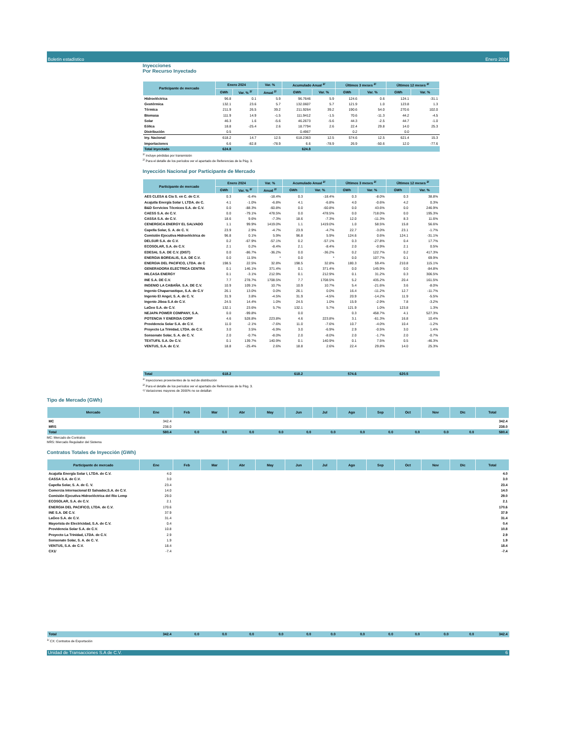Boletín estadístico Enero 2024
Unidad de Transacciones S.A de C.V. 6
Inyecciones
Por Recurso Inyectado
| Participante de mercado | Enero 2024 | | Var. % | Acumulado Anual <sup>2/</sup> | | Últimos 3 meses <sup>2/</sup> | | Últimos 12 meses <sup>2/</sup> | |
| --- | --- | --- | --- | --- | --- | --- | --- | --- | --- |
| | GWh | Var. % <sup>2/</sup> | Anual <sup>2/</sup> | GWh | Var. % | GWh | Var. % | GWh | Var. % |
| Hidroeléctrica | 96.8 | 0.1 | 5.9 | 96.7646 | 5.9 | 124.6 | 0.6 | 124.1 | -31.1 |
| Geotérmica | 132.1 | 23.6 | 5.7 | 132.0607 | 5.7 | 121.9 | 1.0 | 123.8 | 1.3 |
| Térmica | 211.9 | 26.5 | 39.2 | 211.9264 | 39.2 | 190.6 | 54.0 | 270.6 | 102.0 |
| Biomasa | 111.9 | 14.9 | -1.5 | 111.9412 | -1.5 | 70.6 | -11.3 | 44.2 | -4.5 |
| Solar | 46.3 | 1.6 | -5.6 | 46.2673 | -5.6 | 44.3 | -2.5 | 44.7 | -1.0 |
| Eólica | 18.8 | -25.4 | 2.6 | 18.7794 | 2.6 | 22.4 | 29.8 | 14.0 | 25.3 |
| Distribución | 0.5 | | | 0.4967 | | 0.2 | | 0.0 | |
| Iny. Nacional | 618.2 | 14.7 | 12.5 | 618.2363 | 12.5 | 574.6 | 12.5 | 621.4 | 15.3 |
| Importaciones | 6.6 | -82.8 | -78.9 | 6.6 | -78.9 | 26.9 | -50.6 | 12.0 | -77.6 |
| Total inyectado | 624.8 | | | 624.8 | | | | | |
<sup>1/</sup> Incluye pérdidas por transmisión
<sup>2/</sup> Para el detalle de los períodos ver el apartado de Referencias de la Pág. 3.
Inyección Nacional por Participante de Mercado
| Participante de mercado | Enero 2024 | | Var. % | Acumulado Anual <sup>2/</sup> | | Últimos 3 meses <sup>2/</sup> | | Últimos 12 meses <sup>2/</sup> | |
| --- | --- | --- | --- | --- | --- | --- | --- | --- | --- |
| | GWh | Var. % <sup>2/</sup> | Anual <sup>2/</sup> | GWh | Var. % | GWh | Var. % | GWh | Var. % |
| AES CLESA & Cia S. en C. de C.V. | 0.3 | -6.4% | -18.4% | 0.3 | -18.4% | 0.3 | -8.0% | 0.3 | 38.8% |
| Acajutla Energía Solar I, LTDA. de C. | 4.1 | -1.0% | -6.8% | 4.1 | -6.8% | 4.0 | -0.6% | 4.2 | 0.3% |
| B&D Servicios Técnicos S.A. de C.V. | 0.0 | -88.3% | -60.8% | 0.0 | -60.8% | 0.0 | 43.6% | 0.0 | 246.9% |
| CAESS S.A. de C.V. | 0.0 | -79.1% | 478.5% | 0.0 | 478.5% | 0.0 | 718.0% | 0.0 | 195.3% |
| CASSA S.A. de C.V. | 18.6 | 9.6% | -7.3% | 18.6 | -7.3% | 12.0 | -11.3% | 8.3 | 11.6% |
| CENERGICA ENERGY EL SALVADO | 1.1 | 99.9% | 1419.0% | 1.1 | 1419.0% | 1.0 | 58.5% | 15.8 | 56.6% |
| Capella Solar, S. A. de C. V. | 23.9 | 2.9% | -4.7% | 23.9 | -4.7% | 22.7 | -3.0% | 23.1 | -1.7% |
| Comisión Ejecutiva Hidroeléctrica de | 96.8 | 0.1% | 5.9% | 96.8 | 5.9% | 124.6 | 0.6% | 124.1 | -31.1% |
| DELSUR S.A. de C.V. | 0.2 | -67.9% | -57.1% | 0.2 | -57.1% | 0.3 | -27.8% | 0.4 | 17.7% |
| ECOSOLAR, S.A. de C.V. | 2.1 | 0.2% | -8.4% | 2.1 | -8.4% | 2.0 | -0.9% | 2.1 | 0.5% |
| EDESAL S.A. DE C.V. (DIST) | 0.0 | -86.7% | -36.2% | 0.0 | -36.2% | 0.2 | 122.7% | 0.2 | 417.3% |
| ENERGIA BOREALIS, S.A. DE C.V. | 0.0 | 11.5% | * | 0.0 | * | 0.0 | 107.7% | 0.1 | 69.9% |
| ENERGIA DEL PACIFICO, LTDA. de C | 198.5 | 22.5% | 32.8% | 198.5 | 32.8% | 180.3 | 59.4% | 210.8 | 115.1% |
| GENERADORA ELECTRICA CENTRA | 0.1 | 146.1% | 371.4% | 0.1 | 371.4% | 0.0 | 145.9% | 0.0 | -84.8% |
| HILCASA ENERGY | 0.1 | -3.1% | 212.9% | 0.1 | 212.9% | 0.1 | 31.2% | 0.3 | 306.5% |
| INE S.A. DE C.V. | 7.7 | 278.7% | 1708.5% | 7.7 | 1708.5% | 5.2 | 435.2% | 20.4 | 161.5% |
| INGENIO LA CABAÑA. S.A. DE C.V. | 10.9 | 109.1% | 10.7% | 10.9 | 10.7% | 5.4 | -21.6% | 3.6 | -8.0% |
| Ingenio Chaparrastique, S.A. de C.V | 26.1 | 13.0% | 0.0% | 26.1 | 0.0% | 16.4 | -11.2% | 12.7 | -11.7% |
| Ingenio El Angel, S. A. de C. V. | 31.9 | 3.8% | -4.5% | 31.9 | -4.5% | 20.9 | -14.2% | 11.9 | -5.5% |
| Ingenio Jiboa S.A de C.V. | 24.5 | 14.4% | 1.0% | 24.5 | 1.0% | 15.9 | -2.9% | 7.8 | -3.2% |
| LaGeo S.A. de C.V. | 132.1 | 23.6% | 5.7% | 132.1 | 5.7% | 121.9 | 1.0% | 123.8 | 1.3% |
| NEJAPA POWER COMPANY, S.A. | 0.0 | -99.8% | | 0.0 | | 0.3 | 458.7% | 4.1 | 527.3% |
| POTENCIA Y ENERGIA CORP | 4.6 | 528.8% | 223.8% | 4.6 | 223.8% | 3.1 | -61.3% | 16.8 | 10.4% |
| Providencia Solar S.A. de C.V. | 11.0 | -2.1% | -7.6% | 11.0 | -7.6% | 10.7 | -4.0% | 10.4 | -1.2% |
| Proyecto La Trinidad, LTDA. de C.V. | 3.0 | 3.5% | -6.9% | 3.0 | -6.9% | 2.9 | -0.5% | 3.0 | 1.4% |
| Sonsonate Solar, S. A. de C. V. | 2.0 | -0.7% | -8.0% | 2.0 | -8.0% | 2.0 | -1.7% | 2.0 | -0.7% |
| TEXTUFIL S.A. De C.V. | 0.1 | 139.7% | 140.9% | 0.1 | 140.9% | 0.1 | 7.5% | 0.5 | -46.3% |
| VENTUS, S.A. de C.V. | 18.8 | -25.4% | 2.6% | 18.8 | 2.6% | 22.4 | 29.8% | 14.0 | 25.3% |
| Total | 618.2 | | | 618.2 | | 574.6 | | 620.5 | |
<sup>1/</sup> Inyecciones provenientes de la red de distribución
<sup>2/</sup> Para el detalle de los períodos ver el apartado de Referencias de la Pág. 3.
*/ Variaciones mayores de 2000% no se detallan
Tipo de Mercado (GWh)
| Mercado | Ene | Feb | Mar | Abr | May | Jun | Jul | Ago | Sep | Oct | Nov | Dic | Total |
| --- | --- | --- | --- | --- | --- | --- | --- | --- | --- | --- | --- | --- | --- |
| MC | 342.4 | | | | | | | | | | | | 342.4 |
| MRS | 238.0 | | | | | | | | | | | | 238.0 |
| Total | 580.4 | 0.0 | 0.0 | 0.0 | 0.0 | 0.0 | 0.0 | 0.0 | 0.0 | 0.0 | 0.0 | 0.0 | 580.4 |
MC: Mercado de Contratos
MRS: Mercado Regulador del Sistema
Contratos Totales de Inyección (GWh)
| Participante de mercado | Ene | Feb | Mar | Abr | May | Jun | Jul | Ago | Sep | Oct | Nov | Dic | Total |
| --- | --- | --- | --- | --- | --- | --- | --- | --- | --- | --- | --- | --- | --- |
| Acajutla Energía Solar I, LTDA. de C.V. | 4.0 | | | | | | | | | | | | 4.0 |
| CASSA S.A. de C.V. | 3.0 | | | | | | | | | | | | 3.0 |
| Capella Solar, S. A. de C. V. | 23.4 | | | | | | | | | | | | 23.4 |
| Comercia Internacional El Salvador,S.A. de C.V. | 14.0 | | | | | | | | | | | | 14.0 |
| Comisión Ejecutiva Hidroeléctrica del Rio Lemp | 29.0 | | | | | | | | | | | | 29.0 |
| ECOSOLAR, S.A. de C.V. | 2.1 | | | | | | | | | | | | 2.1 |
| ENERGIA DEL PACIFICO, LTDA. de C.V. | 170.6 | | | | | | | | | | | | 170.6 |
| INE S.A. DE C.V. | 37.9 | | | | | | | | | | | | 37.9 |
| LaGeo S.A. de C.V. | 31.4 | | | | | | | | | | | | 31.4 |
| Mayorista de Electricidad, S.A. de C.V. | 0.4 | | | | | | | | | | | | 0.4 |
| Providencia Solar S.A. de C.V. | 10.8 | | | | | | | | | | | | 10.8 |
| Proyecto La Trinidad, LTDA. de C.V. | 2.9 | | | | | | | | | | | | 2.9 |
| Sonsonate Solar, S. A. de C. V. | 1.9 | | | | | | | | | | | | 1.9 |
| VENTUS, S.A. de C.V. | 18.4 | | | | | | | | | | | | 18.4 |
| CX1/ | -7.4 | | | | | | | | | | | | -7.4 |
| Total | 342.4 | 0.0 | 0.0 | 0.0 | 0.0 | 0.0 | 0.0 | 0.0 | 0.0 | 0.0 | 0.0 | 0.0 | 342.4 |
<sup>1/</sup> CX: Contratos de Exportación